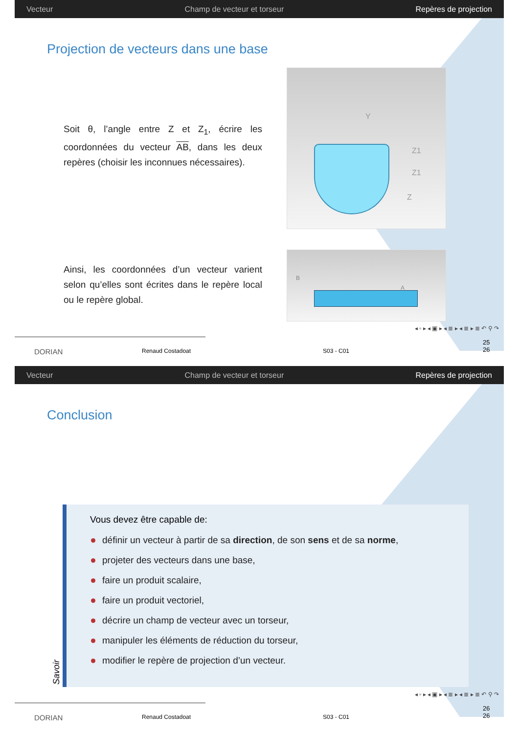Vecteur Champ de vecteur et torseur Repères de projection
Projection de vecteurs dans une base
Soit θ, l’angle entre Z et Z<sub>1</sub>, écrire les coordonnées du vecteur AB, dans les deux repères (choisir les inconnues nécessaires).
Ainsi, les coordonnées d’un vecteur varient selon qu’elles sont écrites dans le repère local ou le repère global.
Z1
Z1
Z
Y
B
A
◂ ▫ ▸ ◂ ▣ ▸ ◂ ≣ ▸ ◂ ≣ ▸ ≣ ↶ ⚲ ↷
DORIAN Renaud Costadoat S03 - C01
25
26
Vecteur Champ de vecteur et torseur Repères de projection
Conclusion
Vous devez être capable de:
définir un vecteur à partir de sa direction, de son sens et de sa norme,
projeter des vecteurs dans une base,
faire un produit scalaire,
faire un produit vectoriel,
décrire un champ de vecteur avec un torseur,
manipuler les éléments de réduction du torseur,
modifier le repère de projection d’un vecteur.
Savoir
◂ ▫ ▸ ◂ ▣ ▸ ◂ ≣ ▸ ◂ ≣ ▸ ≣ ↶ ⚲ ↷
DORIAN Renaud Costadoat S03 - C01
26
26